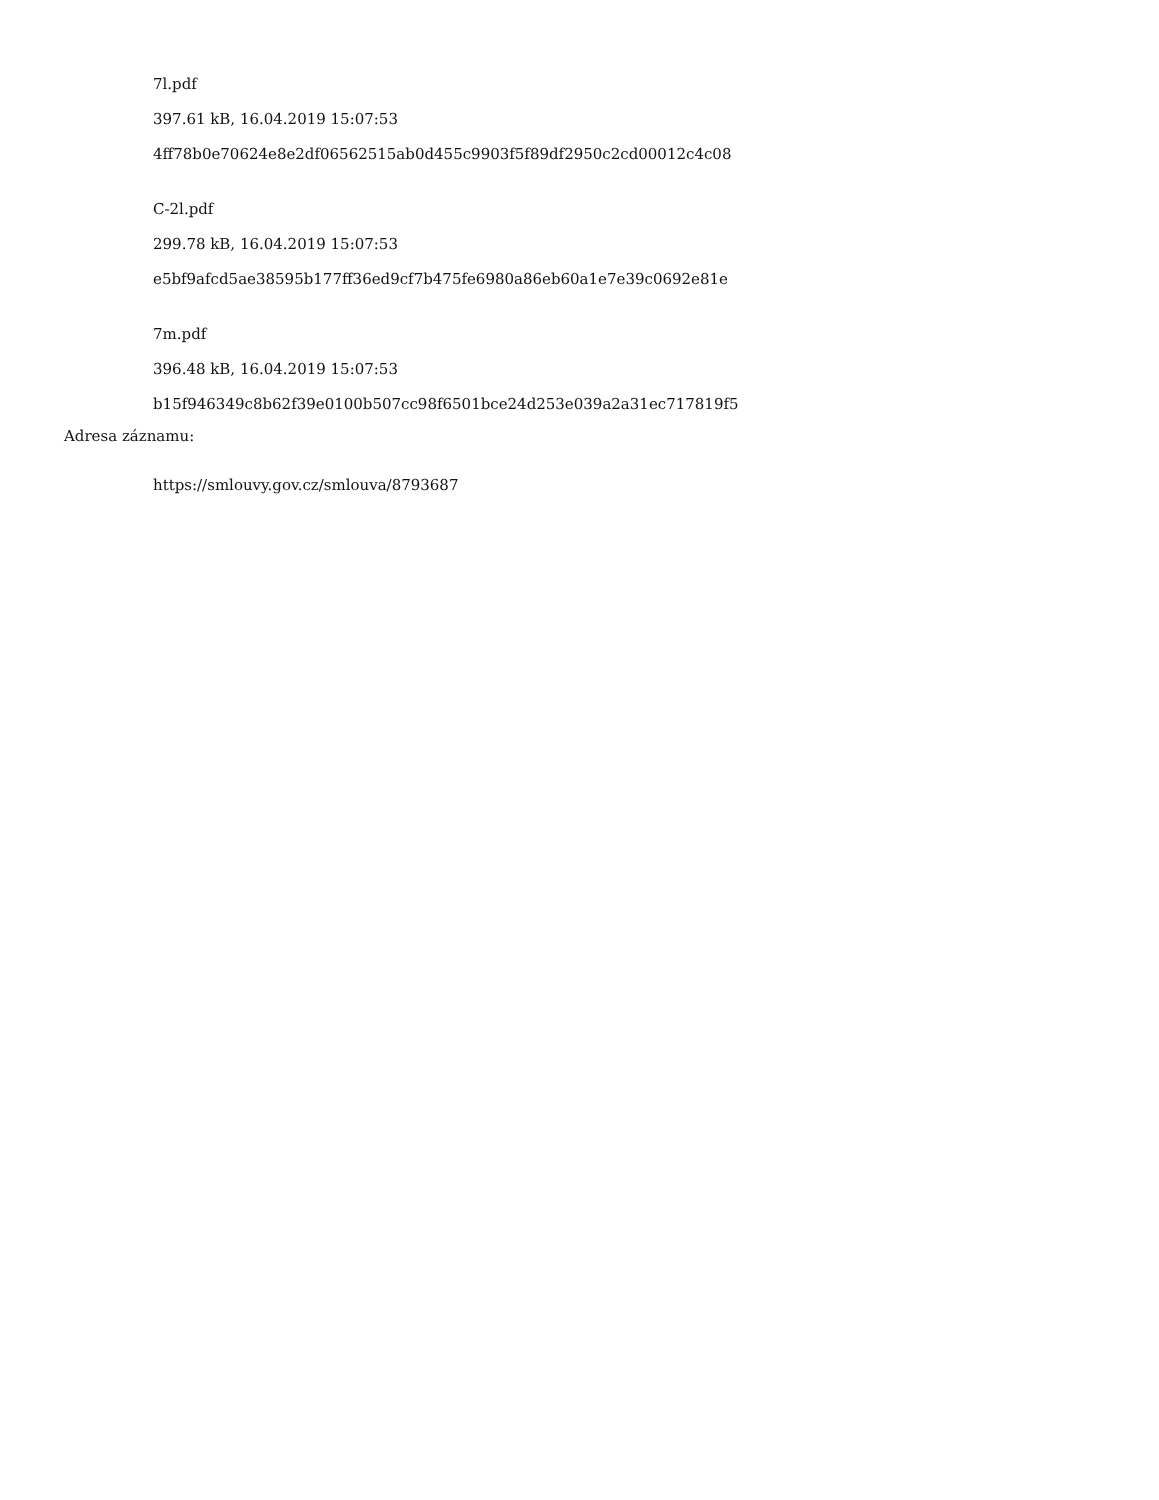7l.pdf
397.61 kB, 16.04.2019 15:07:53
4ff78b0e70624e8e2df06562515ab0d455c9903f5f89df2950c2cd00012c4c08
C-2l.pdf
299.78 kB, 16.04.2019 15:07:53
e5bf9afcd5ae38595b177ff36ed9cf7b475fe6980a86eb60a1e7e39c0692e81e
7m.pdf
396.48 kB, 16.04.2019 15:07:53
b15f946349c8b62f39e0100b507cc98f6501bce24d253e039a2a31ec717819f5
Adresa záznamu:
https://smlouvy.gov.cz/smlouva/8793687